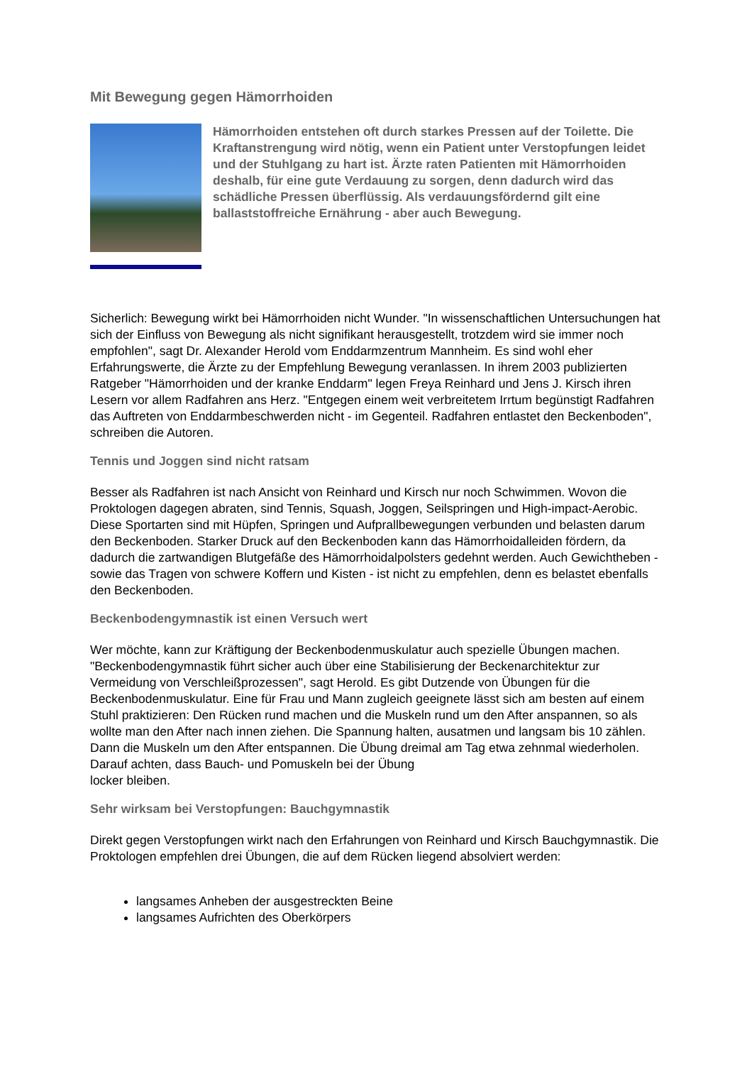Mit Bewegung gegen Hämorrhoiden
Hämorrhoiden entstehen oft durch starkes Pressen auf der Toilette. Die Kraftanstrengung wird nötig, wenn ein Patient unter Verstopfungen leidet und der Stuhlgang zu hart ist. Ärzte raten Patienten mit Hämorrhoiden deshalb, für eine gute Verdauung zu sorgen, denn dadurch wird das schädliche Pressen überflüssig. Als verdauungsfördernd gilt eine ballaststoffreiche Ernährung - aber auch Bewegung.
Sicherlich: Bewegung wirkt bei Hämorrhoiden nicht Wunder. "In wissenschaftlichen Untersuchungen hat sich der Einfluss von Bewegung als nicht signifikant herausgestellt, trotzdem wird sie immer noch empfohlen", sagt Dr. Alexander Herold vom Enddarmzentrum Mannheim. Es sind wohl eher Erfahrungswerte, die Ärzte zu der Empfehlung Bewegung veranlassen. In ihrem 2003 publizierten Ratgeber "Hämorrhoiden und der kranke Enddarm" legen Freya Reinhard und Jens J. Kirsch ihren Lesern vor allem Radfahren ans Herz. "Entgegen einem weit verbreitetem Irrtum begünstigt Radfahren das Auftreten von Enddarmbeschwerden nicht - im Gegenteil. Radfahren entlastet den Beckenboden", schreiben die Autoren.
Tennis und Joggen sind nicht ratsam
Besser als Radfahren ist nach Ansicht von Reinhard und Kirsch nur noch Schwimmen. Wovon die Proktologen dagegen abraten, sind Tennis, Squash, Joggen, Seilspringen und High-impact-Aerobic. Diese Sportarten sind mit Hüpfen, Springen und Aufprallbewegungen verbunden und belasten darum den Beckenboden. Starker Druck auf den Beckenboden kann das Hämorrhoidalleiden fördern, da dadurch die zartwandigen Blutgefäße des Hämorrhoidalpolsters gedehnt werden. Auch Gewichtheben - sowie das Tragen von schwere Koffern und Kisten - ist nicht zu empfehlen, denn es belastet ebenfalls den Beckenboden.
Beckenbodengymnastik ist einen Versuch wert
Wer möchte, kann zur Kräftigung der Beckenbodenmuskulatur auch spezielle Übungen machen. "Beckenbodengymnastik führt sicher auch über eine Stabilisierung der Beckenarchitektur zur Vermeidung von Verschleißprozessen", sagt Herold. Es gibt Dutzende von Übungen für die Beckenbodenmuskulatur. Eine für Frau und Mann zugleich geeignete lässt sich am besten auf einem Stuhl praktizieren: Den Rücken rund machen und die Muskeln rund um den After anspannen, so als wollte man den After nach innen ziehen. Die Spannung halten, ausatmen und langsam bis 10 zählen. Dann die Muskeln um den After entspannen. Die Übung dreimal am Tag etwa zehnmal wiederholen. Darauf achten, dass Bauch- und Pomuskeln bei der Übung
locker bleiben.
Sehr wirksam bei Verstopfungen: Bauchgymnastik
Direkt gegen Verstopfungen wirkt nach den Erfahrungen von Reinhard und Kirsch Bauchgymnastik. Die Proktologen empfehlen drei Übungen, die auf dem Rücken liegend absolviert werden:
langsames Anheben der ausgestreckten Beine
langsames Aufrichten des Oberkörpers